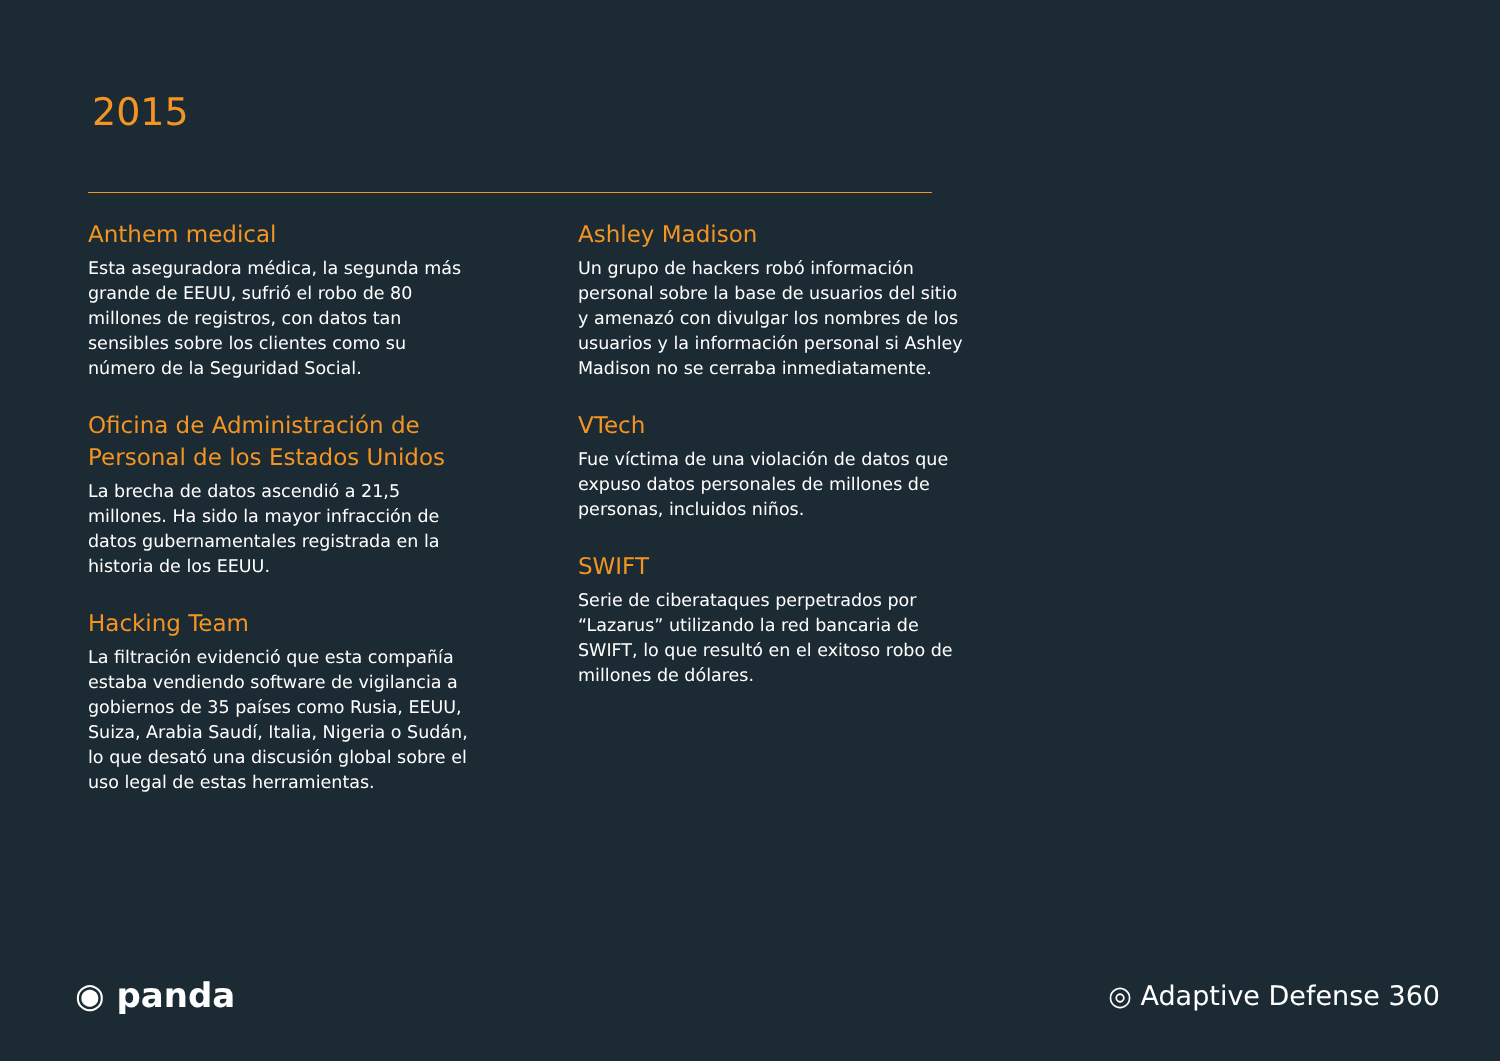2015
Anthem medical
Esta aseguradora médica, la segunda más grande de EEUU, sufrió el robo de 80 millones de registros, con datos tan sensibles sobre los clientes como su número de la Seguridad Social.
Oficina de Administración de Personal de los Estados Unidos
La brecha de datos ascendió a 21,5 millones. Ha sido la mayor infracción de datos gubernamentales registrada en la historia de los EEUU.
Hacking Team
La filtración evidenció que esta compañía estaba vendiendo software de vigilancia a gobiernos de 35 países como Rusia, EEUU, Suiza, Arabia Saudí, Italia, Nigeria o Sudán, lo que desató una discusión global sobre el uso legal de estas herramientas.
Ashley Madison
Un grupo de hackers robó información personal sobre la base de usuarios del sitio y amenazó con divulgar los nombres de los usuarios y la información personal si Ashley Madison no se cerraba inmediatamente.
VTech
Fue víctima de una violación de datos que expuso datos personales de millones de personas, incluidos niños.
SWIFT
Serie de ciberataques perpetrados por “Lazarus” utilizando la red bancaria de SWIFT, lo que resultó en el exitoso robo de millones de dólares.
◉ panda ◎ Adaptive Defense 360